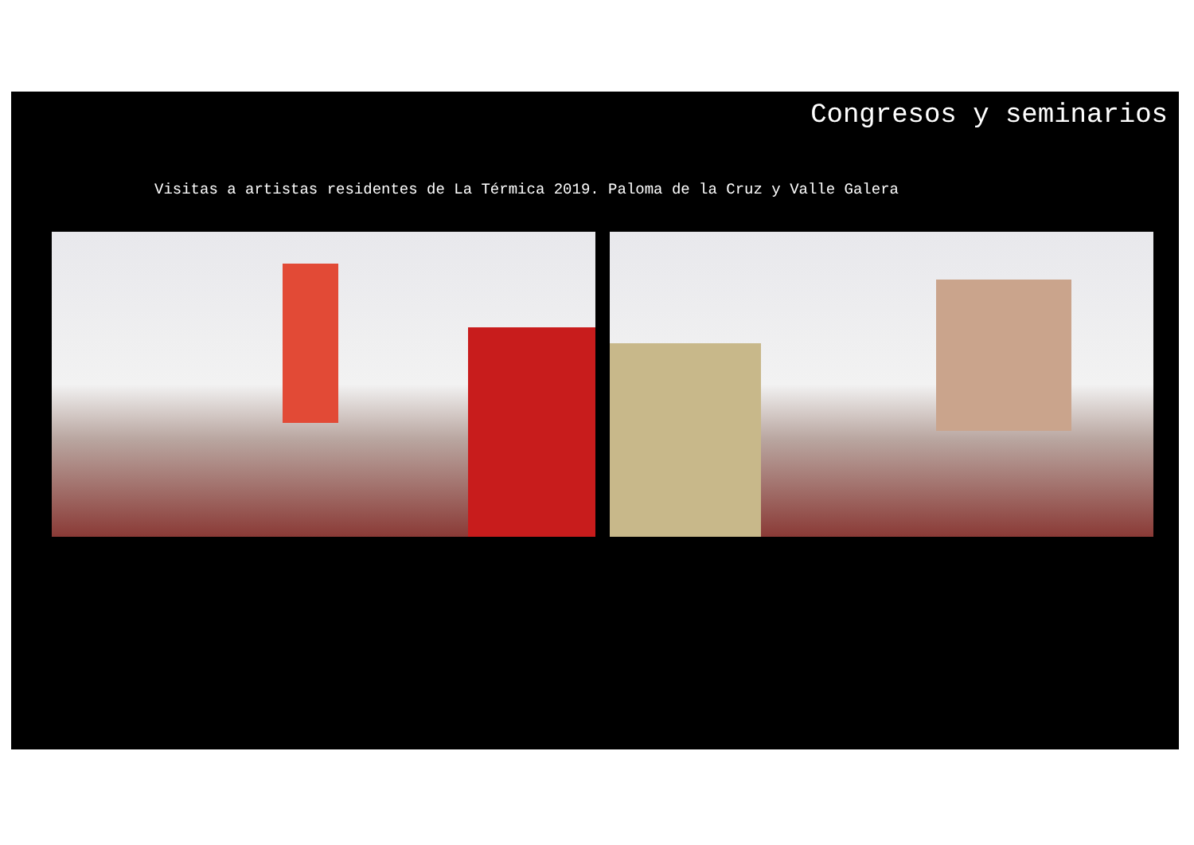Congresos y seminarios
Visitas a artistas residentes de La Térmica 2019. Paloma de la Cruz y Valle Galera